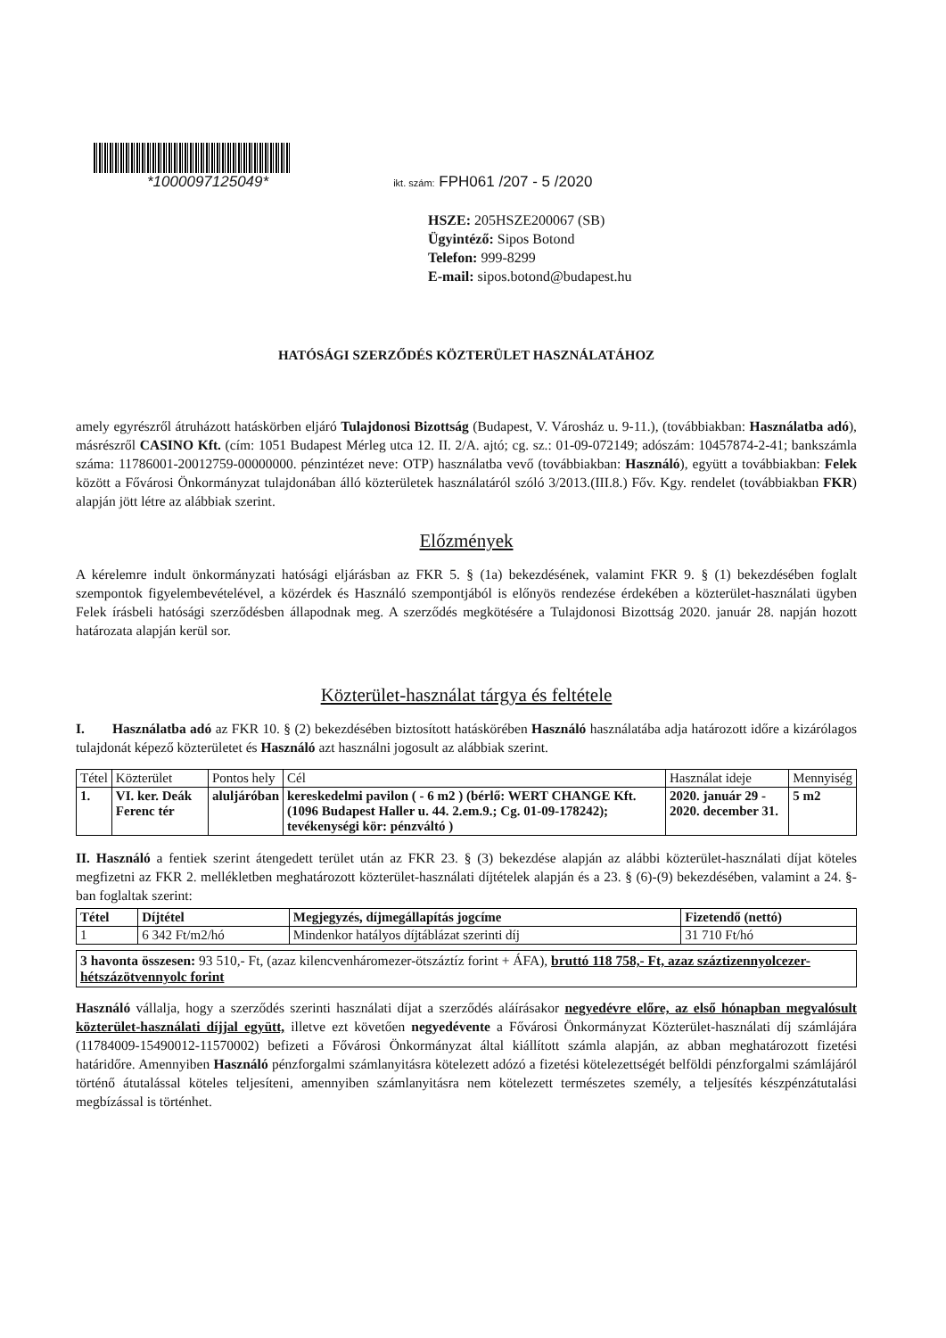*1000097125049* ikt. szám: FPH061 /207 - 5 /2020
HSZE: 205HSZE200067 (SB)
Ügyintéző: Sipos Botond
Telefon: 999-8299
E-mail: sipos.botond@budapest.hu
HATÓSÁGI SZERZŐDÉS KÖZTERÜLET HASZNÁLATÁHOZ
amely egyrészről átruházott hatáskörben eljáró Tulajdonosi Bizottság (Budapest, V. Városház u. 9-11.), (továbbiakban: Használatba adó), másrészről CASINO Kft. (cím: 1051 Budapest Mérleg utca 12. II. 2/A. ajtó; cg. sz.: 01-09-072149; adószám: 10457874-2-41; bankszámla száma: 11786001-20012759-00000000. pénzintézet neve: OTP) használatba vevő (továbbiakban: Használó), együtt a továbbiakban: Felek között a Fővárosi Önkormányzat tulajdonában álló közterületek használatáról szóló 3/2013.(III.8.) Főv. Kgy. rendelet (továbbiakban FKR) alapján jött létre az alábbiak szerint.
Előzmények
A kérelemre indult önkormányzati hatósági eljárásban az FKR 5. § (1a) bekezdésének, valamint FKR 9. § (1) bekezdésében foglalt szempontok figyelembevételével, a közérdek és Használó szempontjából is előnyös rendezése érdekében a közterület-használati ügyben Felek írásbeli hatósági szerződésben állapodnak meg. A szerződés megkötésére a Tulajdonosi Bizottság 2020. január 28. napján hozott határozata alapján kerül sor.
Közterület-használat tárgya és feltétele
I. Használatba adó az FKR 10. § (2) bekezdésében biztosított hatáskörében Használó használatába adja határozott időre a kizárólagos tulajdonát képező közterületet és Használó azt használni jogosult az alábbiak szerint.
| Tétel | Közterület | Pontos hely | Cél | Használat ideje | Mennyiség |
| --- | --- | --- | --- | --- | --- |
| 1. | VI. ker. Deák Ferenc tér | aluljáróban | kereskedelmi pavilon ( - 6 m2 ) (bérlő: WERT CHANGE Kft.(1096 Budapest Haller u. 44. 2.em.9.; Cg. 01-09-178242); tevékenységi kör: pénzváltó ) | 2020. január 29 - 2020. december 31. | 5 m2 |
II. Használó a fentiek szerint átengedett terület után az FKR 23. § (3) bekezdése alapján az alábbi közterület-használati díjat köteles megfizetni az FKR 2. mellékletben meghatározott közterület-használati díjtételek alapján és a 23. § (6)-(9) bekezdésében, valamint a 24. §-ban foglaltak szerint:
| Tétel | Díjtétel | Megjegyzés, díjmegállapítás jogcíme | Fizetendő (nettó) |
| --- | --- | --- | --- |
| 1 | 6 342 Ft/m2/hó | Mindenkor hatályos díjtáblázat szerinti díj | 31 710 Ft/hó |
3 havonta összesen: 93 510,- Ft, (azaz kilencvenháromezer-ötszáztíz forint + ÁFA), bruttó 118 758,- Ft, azaz száztizennyolcezer-hétszázötvennyolc forint
Használó vállalja, hogy a szerződés szerinti használati díjat a szerződés aláírásakor negyedévre előre, az első hónapban megvalósult közterület-használati díjjal együtt, illetve ezt követően negyedévente a Fővárosi Önkormányzat Közterület-használati díj számlájára (11784009-15490012-11570002) befizeti a Fővárosi Önkormányzat által kiállított számla alapján, az abban meghatározott fizetési határidőre. Amennyiben Használó pénzforgalmi számlanyitásra kötelezett adózó a fizetési kötelezettségét belföldi pénzforgalmi számlájáról történő átutalással köteles teljesíteni, amennyiben számlanyitásra nem kötelezett természetes személy, a teljesítés készpénzátutalási megbízással is történhet.